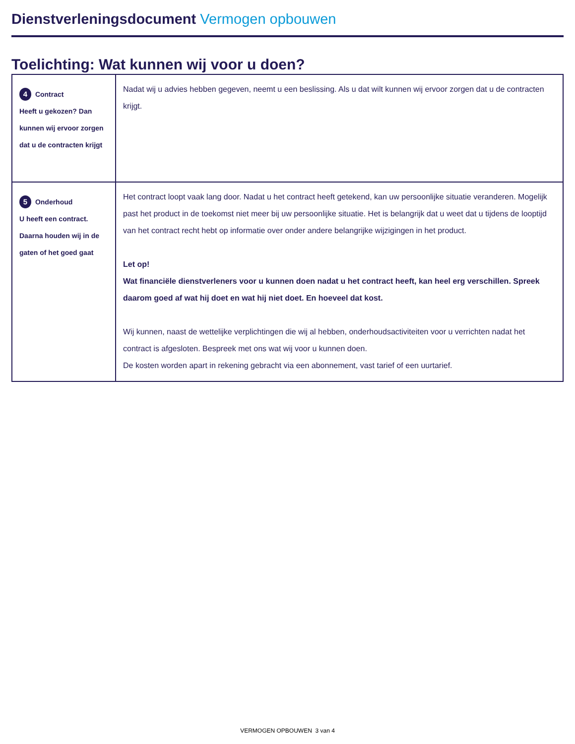Dienstverleningsdocument Vermogen opbouwen
Toelichting: Wat kunnen wij voor u doen?
| 4 Contract Heeft u gekozen? Dan kunnen wij ervoor zorgen dat u de contracten krijgt | Nadat wij u advies hebben gegeven, neemt u een beslissing. Als u dat wilt kunnen wij ervoor zorgen dat u de contracten krijgt. |
| 5 Onderhoud U heeft een contract. Daarna houden wij in de gaten of het goed gaat | Het contract loopt vaak lang door. Nadat u het contract heeft getekend, kan uw persoonlijke situatie veranderen. Mogelijk past het product in de toekomst niet meer bij uw persoonlijke situatie. Het is belangrijk dat u weet dat u tijdens de looptijd van het contract recht hebt op informatie over onder andere belangrijke wijzigingen in het product. Let op! Wat financiële dienstverleners voor u kunnen doen nadat u het contract heeft, kan heel erg verschillen. Spreek daarom goed af wat hij doet en wat hij niet doet. En hoeveel dat kost. Wij kunnen, naast de wettelijke verplichtingen die wij al hebben, onderhoudsactiviteiten voor u verrichten nadat het contract is afgesloten. Bespreek met ons wat wij voor u kunnen doen. De kosten worden apart in rekening gebracht via een abonnement, vast tarief of een uurtarief. |
VERMOGEN OPBOUWEN 3 van 4